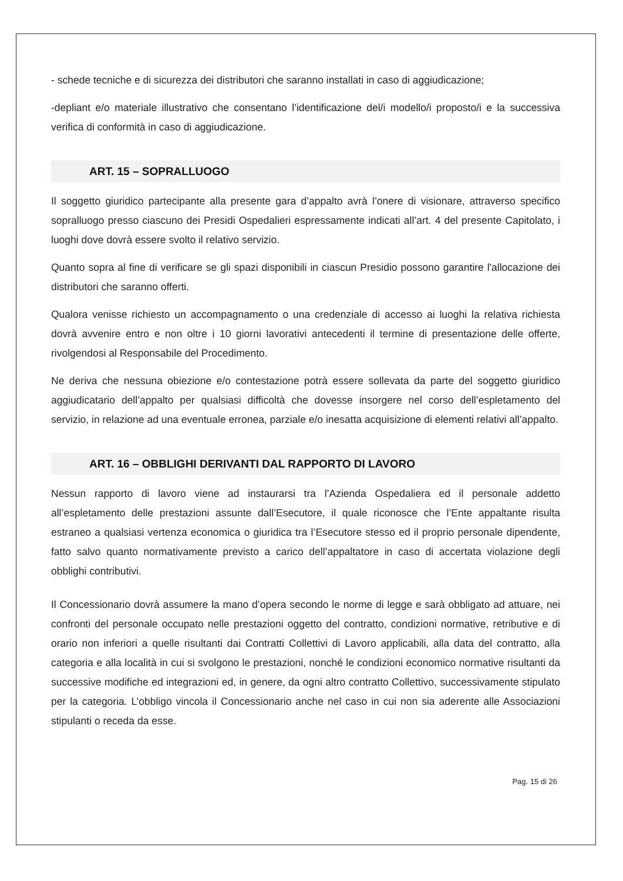- schede tecniche e di sicurezza dei distributori che saranno installati in caso di aggiudicazione;
-depliant e/o materiale illustrativo che consentano l’identificazione del/i modello/i proposto/i e la successiva verifica di conformità in caso di aggiudicazione.
ART. 15 – SOPRALLUOGO
Il soggetto giuridico partecipante alla presente gara d’appalto avrà l’onere di visionare, attraverso specifico sopralluogo presso ciascuno dei Presidi Ospedalieri espressamente indicati all’art. 4 del presente Capitolato, i luoghi dove dovrà essere svolto il relativo servizio.
Quanto sopra al fine di verificare se gli spazi disponibili in ciascun Presidio possono garantire l'allocazione dei distributori che saranno offerti.
Qualora venisse richiesto un accompagnamento o una credenziale di accesso ai luoghi la relativa richiesta dovrà avvenire entro e non oltre i 10 giorni lavorativi antecedenti il termine di presentazione delle offerte, rivolgendosi al Responsabile del Procedimento.
Ne deriva che nessuna obiezione e/o contestazione potrà essere sollevata da parte del soggetto giuridico aggiudicatario dell’appalto per qualsiasi difficoltà che dovesse insorgere nel corso dell’espletamento del servizio, in relazione ad una eventuale erronea, parziale e/o inesatta acquisizione di elementi relativi all’appalto.
ART. 16 – OBBLIGHI DERIVANTI DAL RAPPORTO DI LAVORO
Nessun rapporto di lavoro viene ad instaurarsi tra l’Azienda Ospedaliera ed il personale addetto all’espletamento delle prestazioni assunte dall’Esecutore, il quale riconosce che l’Ente appaltante risulta estraneo a qualsiasi vertenza economica o giuridica tra l’Esecutore stesso ed il proprio personale dipendente, fatto salvo quanto normativamente previsto a carico dell’appaltatore in caso di accertata violazione degli obblighi contributivi.
Il Concessionario dovrà assumere la mano d’opera secondo le norme di legge e sarà obbligato ad attuare, nei confronti del personale occupato nelle prestazioni oggetto del contratto, condizioni normative, retributive e di orario non inferiori a quelle risultanti dai Contratti Collettivi di Lavoro applicabili, alla data del contratto, alla categoria e alla località in cui si svolgono le prestazioni, nonché le condizioni economico normative risultanti da successive modifiche ed integrazioni ed, in genere, da ogni altro contratto Collettivo, successivamente stipulato per la categoria. L’obbligo vincola il Concessionario anche nel caso in cui non sia aderente alle Associazioni stipulanti o receda da esse.
Pag. 15 di 26